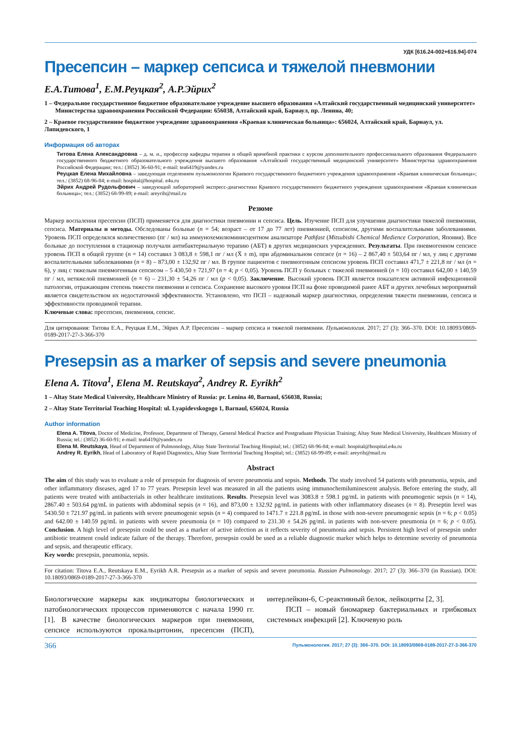УДК [616.24-002+616.94]-074
Пресепсин – маркер сепсиса и тяжелой пневмонии
Е.А.Титова<sup>1</sup>, Е.М.Реуцкая<sup>2</sup>, А.Р.Эйрих<sup>2</sup>
1 – Федеральное государственное бюджетное образовательное учреждение высшего образования «Алтайский государственный медицинский университет»
Министерства здравоохранения Российской Федерации: 656038, Алтайский край, Барнаул, пр. Ленина, 40;
2 – Краевое государственное бюджетное учреждение здравоохранения «Краевая клиническая больница»: 656024, Алтайский край, Барнаул, ул. Ляпидевского, 1
Информация об авторах
Титова Елена Александровна – д. м. н., профессор кафедры терапии и общей врачебной практики с курсом дополнительного профессионального образования Федерального государственного бюджетного образовательного учреждения высшего образования «Алтайский государственный медицинский университет» Министерства здравоохранения Российской Федерации; тел.: (3852) 36-60-91; e-mail: tea6419@yandex.ru
Реуцкая Елена Михайловна – заведующая отделением пульмонологии Краевого государственного бюджетного учреждения здравоохранения «Краевая клиническая больница»; тел.: (3852) 68-96-84; e-mail: hospital@hospital. e4u.ru
Эйрих Андрей Рудольфович – заведующий лабораторией экспресс-диагностики Краевого государственного бюджетного учреждения здравоохранения «Краевая клиническая больница»; тел.: (3852) 68-99-89; e-mail: areyrih@mail.ru
Резюме
Маркер воспаления пресепсин (ПСП) применяется для диагностики пневмонии и сепсиса. Цель. Изучение ПСП для улучшения диагностики тяжелой пневмонии, сепсиса. Материалы и методы. Обследованы больные (n = 54; возраст – от 17 до 77 лет) пневмонией, сепсисом, другими воспалительными заболеваниями. Уровень ПСП определялся количественно (пг / мл) на иммунохемилюминисцентном анализаторе Pathfast (Mitsubishi Chemical Medience Corporation, Япония). Все больные до поступления в стационар получали антибактериальную терапию (АБТ) в других медицинских учреждениях. Результаты. При пневмогенном сепсисе уровень ПСП в общей группе (n = 14) составил 3 083,8 ± 598,1 пг / мл (X̄ ± m), при абдоминальном сепсисе (n = 16) – 2 867,40 ± 503,64 пг / мл, у лиц с другими воспалительными заболеваниями (n = 8) – 873,00 ± 132,92 пг / мл. В группе пациентов с пневмогенным сепсисом уровень ПСП составил 471,7 ± 221,8 пг / мл (n = 6), у лиц с тяжелым пневмогенным сепсисом – 5 430,50 ± 721,97 (n = 4; p < 0,05). Уровень ПСП у больных с тяжелой пневмонией (n = 10) составил 642,00 ± 140,59 пг / мл, нетяжелой пневмонией (n = 6) – 231,30 ± 54,26 пг / мл (p < 0,05). Заключение. Высокий уровень ПСП является показателем активной инфекционной патологии, отражающим степень тяжести пневмонии и сепсиса. Сохранение высокого уровня ПСП на фоне проводимой ранее АБТ и других лечебных мероприятий является свидетельством их недостаточной эффективности. Установлено, что ПСП – надежный маркер диагностики, определения тяжести пневмонии, сепсиса и эффективности проводимой терапии.
Ключевые слова: пресепсин, пневмония, сепсис.
Для цитирования: Титова Е.А., Реуцкая Е.М., Эйрих А.Р. Пресепсин – маркер сепсиса и тяжелой пневмонии. Пульмонология. 2017; 27 (3): 366–370. DOI: 10.18093/0869-0189-2017-27-3-366-370
Presepsin as a marker of sepsis and severe pneumonia
Elena A. Titova<sup>1</sup>, Elena M. Reutskaya<sup>2</sup>, Andrey R. Eyrikh<sup>2</sup>
1 – Altay State Medical University, Healthcare Ministry of Russia: pr. Lenina 40, Barnaul, 656038, Russia;
2 – Altay State Territorial Teaching Hospital: ul. Lyapidevskogogo 1, Barnaul, 656024, Russia
Author information
Elena A. Titova, Doctor of Medicine, Professor, Department of Therapy, General Medical Practice and Postgraduate Physician Training; Altay State Medical University, Healthcare Ministry of Russia; tel.: (3852) 36-60-91; e-mail: tea6419@yandex.ru
Elena M. Reutskaya, Head of Department of Pulmonology, Altay State Territorial Teaching Hospital; tel.: (3852) 68-96-84; e-mail: hospital@hospital.e4u.ru
Andrey R. Eyrikh, Head of Laboratory of Rapid Diagnostics, Altay State Territorial Teaching Hospital; tel.: (3852) 68-99-89; e-mail: areyrih@mail.ru
Abstract
The aim of this study was to evaluate a role of presepsin for diagnosis of severe pneumonia and sepsis. Methods. The study involved 54 patients with pneumonia, sepsis, and other inflammatory diseases, aged 17 to 77 years. Presepsin level was measured in all the patients using immunochemiluminescent analysis. Before entering the study, all patients were treated with antibacterials in other healthcare institutions. Results. Presepsin level was 3083.8 ± 598.1 pg/mL in patients with pneumogenic sepsis (n = 14), 2867.40 ± 503.64 pg/mL in patients with abdominal sepsis (n = 16), and 873,00 ± 132.92 pg/mL in patients with other inflammatory diseases (n = 8). Preseptin level was 5430.50 ± 721.97 pg/mL in patients with severe pneumogenic sepsis (n = 4) compared to 1471.7 ± 221.8 pg/mL in those with non-severe pneumogenic sepsis (n = 6; p < 0.05) and 642.00 ± 140.59 pg/mL in patients with severe pneumonia (n = 10) compared to 231.30 ± 54.26 pg/mL in patients with non-severe pneumonia (n = 6; p < 0.05). Conclusion. A high level of presepsin could be used as a marker of active infection as it reflects severity of pneumonia and sepsis. Persistent high level of presepsin under antibiotic treatment could indicate failure of the therapy. Therefore, presepsin could be used as a reliable diagnostic marker which helps to determine severity of pneumonia and sepsis, and therapeutic efficacy.
Key words: presepsin, pneumonia, sepsis.
For citation: Titova E.A., Reutskaya E.M., Eyrikh A.R. Presepsin as a marker of sepsis and severe pneumonia. Russian Pulmonology. 2017; 27 (3): 366–370 (in Russian). DOI: 10.18093/0869-0189-2017-27-3-366-370
Биологические маркеры как индикаторы биологических и патобиологических процессов применяются с начала 1990 гг. [1]. В качестве биологических маркеров при пневмонии, сепсисе используются прокальцитонин, пресепсин (ПСП), интерлейкин-6, С-реактивный белок, лейкоциты [2, 3].
ПСП – новый биомаркер бактериальных и грибковых системных инфекций [2]. Ключевую роль
366 Пульмонология. 2017; 27 (3): 366–370. DOI: 10.18093/0869-0189-2017-27-3-366-370